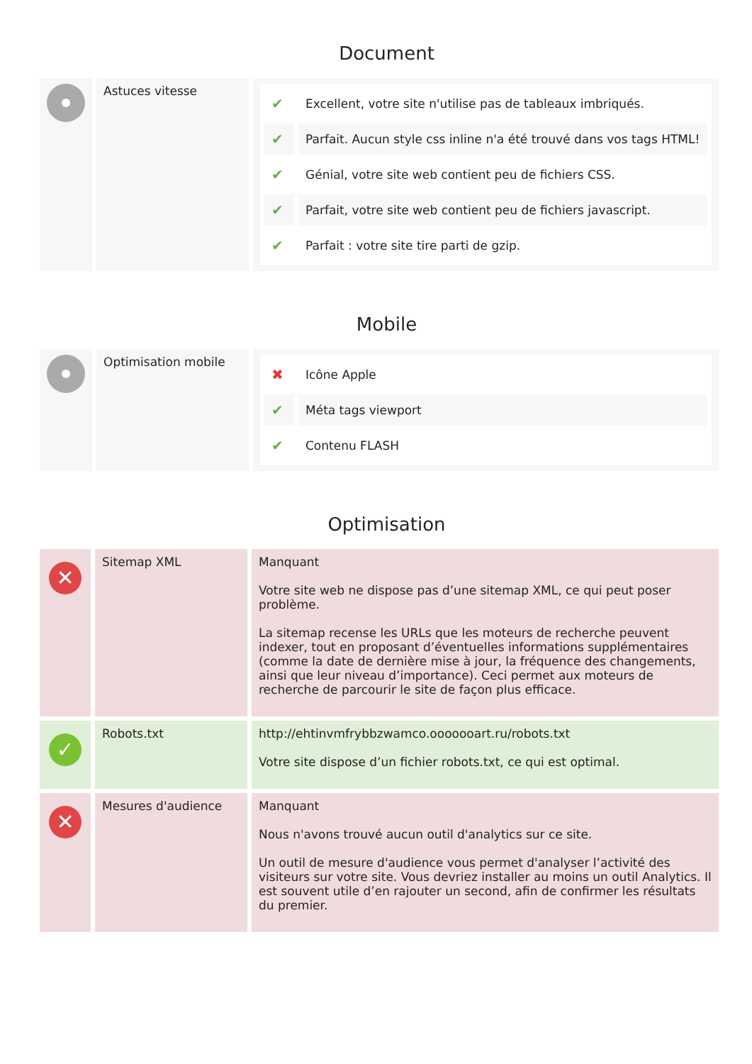Document
| | Astuces vitesse | / ✔ / Excellent, votre site n'utilise pas de tableaux imbriqués. / / ✔ / Parfait. Aucun style css inline n'a été trouvé dans vos tags HTML! / / ✔ / Génial, votre site web contient peu de fichiers CSS. / / ✔ / Parfait, votre site web contient peu de fichiers javascript. / / ✔ / Parfait : votre site tire parti de gzip. / |
Mobile
| | Optimisation mobile | / ✖ / Icône Apple / / ✔ / Méta tags viewport / / ✔ / Contenu FLASH / |
Optimisation
| ✕ | Sitemap XML | Manquant Votre site web ne dispose pas d’une sitemap XML, ce qui peut poser problème. La sitemap recense les URLs que les moteurs de recherche peuvent indexer, tout en proposant d’éventuelles informations supplémentaires (comme la date de dernière mise à jour, la fréquence des changements, ainsi que leur niveau d’importance). Ceci permet aux moteurs de recherche de parcourir le site de façon plus efficace. |
| ✓ | Robots.txt | http://ehtinvmfrybbzwamco.ooooooart.ru/robots.txt Votre site dispose d’un fichier robots.txt, ce qui est optimal. |
| ✕ | Mesures d'audience | Manquant Nous n'avons trouvé aucun outil d'analytics sur ce site. Un outil de mesure d'audience vous permet d'analyser l’activité des visiteurs sur votre site. Vous devriez installer au moins un outil Analytics. Il est souvent utile d’en rajouter un second, afin de confirmer les résultats du premier. |